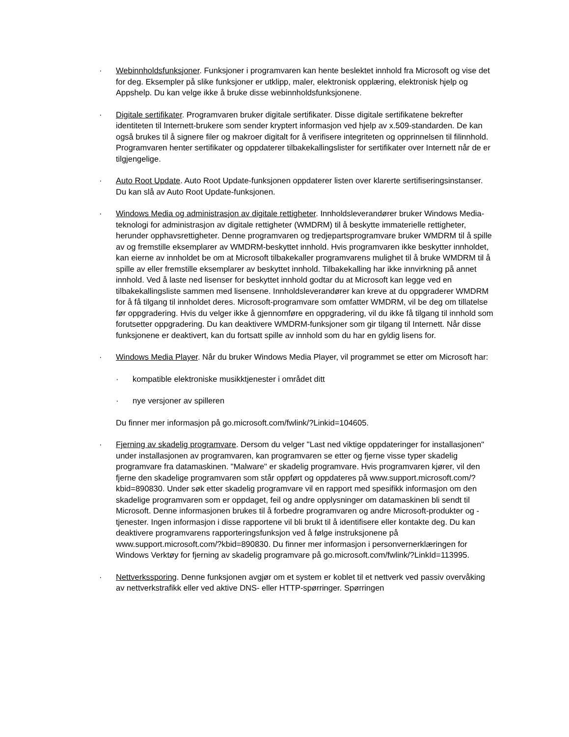· Webinnholdsfunksjoner. Funksjoner i programvaren kan hente beslektet innhold fra Microsoft og vise det for deg. Eksempler på slike funksjoner er utklipp, maler, elektronisk opplæring, elektronisk hjelp og Appshelp. Du kan velge ikke å bruke disse webinnholdsfunksjonene.
· Digitale sertifikater. Programvaren bruker digitale sertifikater. Disse digitale sertifikatene bekrefter identiteten til Internett-brukere som sender kryptert informasjon ved hjelp av x.509-standarden. De kan også brukes til å signere filer og makroer digitalt for å verifisere integriteten og opprinnelsen til filinnhold. Programvaren henter sertifikater og oppdaterer tilbakekallingslister for sertifikater over Internett når de er tilgjengelige.
· Auto Root Update. Auto Root Update-funksjonen oppdaterer listen over klarerte sertifiseringsinstanser. Du kan slå av Auto Root Update-funksjonen.
· Windows Media og administrasjon av digitale rettigheter. Innholdsleverandører bruker Windows Media-teknologi for administrasjon av digitale rettigheter (WMDRM) til å beskytte immaterielle rettigheter, herunder opphavsrettigheter. Denne programvaren og tredjepartsprogramvare bruker WMDRM til å spille av og fremstille eksemplarer av WMDRM-beskyttet innhold. Hvis programvaren ikke beskytter innholdet, kan eierne av innholdet be om at Microsoft tilbakekaller programvarens mulighet til å bruke WMDRM til å spille av eller fremstille eksemplarer av beskyttet innhold. Tilbakekalling har ikke innvirkning på annet innhold. Ved å laste ned lisenser for beskyttet innhold godtar du at Microsoft kan legge ved en tilbakekallingsliste sammen med lisensene. Innholdsleverandører kan kreve at du oppgraderer WMDRM for å få tilgang til innholdet deres. Microsoft-programvare som omfatter WMDRM, vil be deg om tillatelse før oppgradering. Hvis du velger ikke å gjennomføre en oppgradering, vil du ikke få tilgang til innhold som forutsetter oppgradering. Du kan deaktivere WMDRM-funksjoner som gir tilgang til Internett. Når disse funksjonene er deaktivert, kan du fortsatt spille av innhold som du har en gyldig lisens for.
· Windows Media Player. Når du bruker Windows Media Player, vil programmet se etter om Microsoft har:
· kompatible elektroniske musikktjenester i området ditt
· nye versjoner av spilleren
Du finner mer informasjon på go.microsoft.com/fwlink/?Linkid=104605.
· Fjerning av skadelig programvare. Dersom du velger "Last ned viktige oppdateringer for installasjonen" under installasjonen av programvaren, kan programvaren se etter og fjerne visse typer skadelig programvare fra datamaskinen. "Malware" er skadelig programvare. Hvis programvaren kjører, vil den fjerne den skadelige programvaren som står oppført og oppdateres på www.support.microsoft.com/?kbid=890830. Under søk etter skadelig programvare vil en rapport med spesifikk informasjon om den skadelige programvaren som er oppdaget, feil og andre opplysninger om datamaskinen bli sendt til Microsoft. Denne informasjonen brukes til å forbedre programvaren og andre Microsoft-produkter og -tjenester. Ingen informasjon i disse rapportene vil bli brukt til å identifisere eller kontakte deg. Du kan deaktivere programvarens rapporteringsfunksjon ved å følge instruksjonene på www.support.microsoft.com/?kbid=890830. Du finner mer informasjon i personvernerklæringen for Windows Verktøy for fjerning av skadelig programvare på go.microsoft.com/fwlink/?LinkId=113995.
· Nettverkssporing. Denne funksjonen avgjør om et system er koblet til et nettverk ved passiv overvåking av nettverkstrafikk eller ved aktive DNS- eller HTTP-spørringer. Spørringen